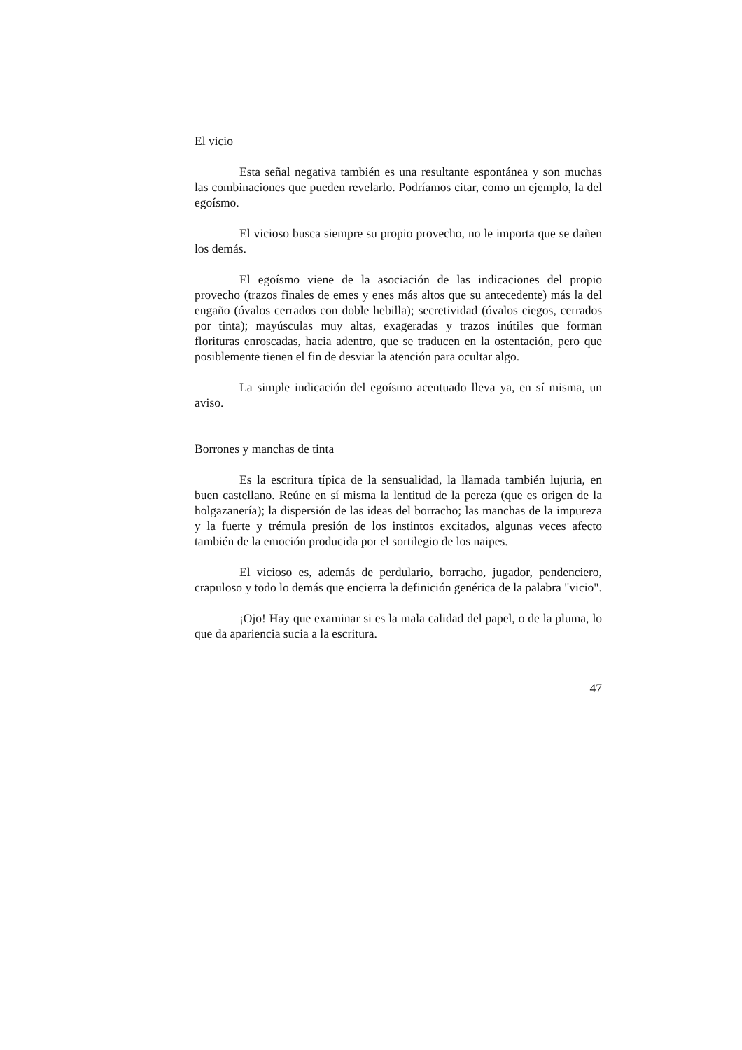El vicio
Esta señal negativa también es una resultante espontánea y son muchas las combinaciones que pueden revelarlo. Podríamos citar, como un ejemplo, la del egoísmo.
El vicioso busca siempre su propio provecho, no le importa que se dañen los demás.
El egoísmo viene de la asociación de las indicaciones del propio provecho (trazos finales de emes y enes más altos que su antecedente) más la del engaño (óvalos cerrados con doble hebilla); secretividad (óvalos ciegos, cerrados por tinta); mayúsculas muy altas, exageradas y trazos inútiles que forman florituras enroscadas, hacia adentro, que se traducen en la ostentación, pero que posiblemente tienen el fin de desviar la atención para ocultar algo.
La simple indicación del egoísmo acentuado lleva ya, en sí misma, un aviso.
Borrones y manchas de tinta
Es la escritura típica de la sensualidad, la llamada también lujuria, en buen castellano. Reúne en sí misma la lentitud de la pereza (que es origen de la holgazanería); la dispersión de las ideas del borracho; las manchas de la impureza y la fuerte y trémula presión de los instintos excitados, algunas veces afecto también de la emoción producida por el sortilegio de los naipes.
El vicioso es, además de perdulario, borracho, jugador, pendenciero, crapuloso y todo lo demás que encierra la definición genérica de la palabra "vicio".
¡Ojo! Hay que examinar si es la mala calidad del papel, o de la pluma, lo que da apariencia sucia a la escritura.
47